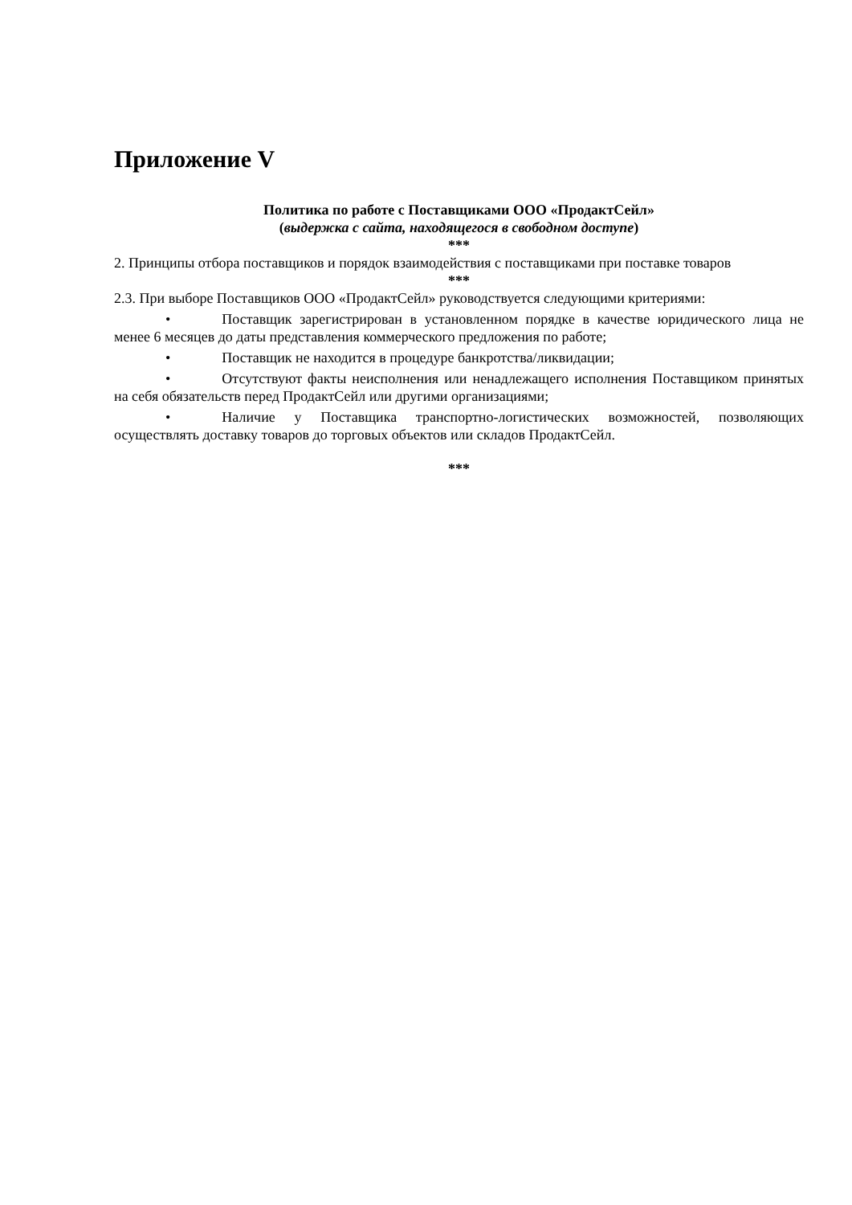Приложение V
Политика по работе с Поставщиками ООО «ПродактСейл»
(выдержка с сайта, находящегося в свободном доступе)
***
2. Принципы отбора поставщиков и порядок взаимодействия с поставщиками при поставке товаров
***
2.3. При выборе Поставщиков ООО «ПродактСейл» руководствуется следующими критериями:
• Поставщик зарегистрирован в установленном порядке в качестве юридического лица не менее 6 месяцев до даты представления коммерческого предложения по работе;
• Поставщик не находится в процедуре банкротства/ликвидации;
• Отсутствуют факты неисполнения или ненадлежащего исполнения Поставщиком принятых на себя обязательств перед ПродактСейл или другими организациями;
• Наличие у Поставщика транспортно-логистических возможностей, позволяющих осуществлять доставку товаров до торговых объектов или складов ПродактСейл.
***